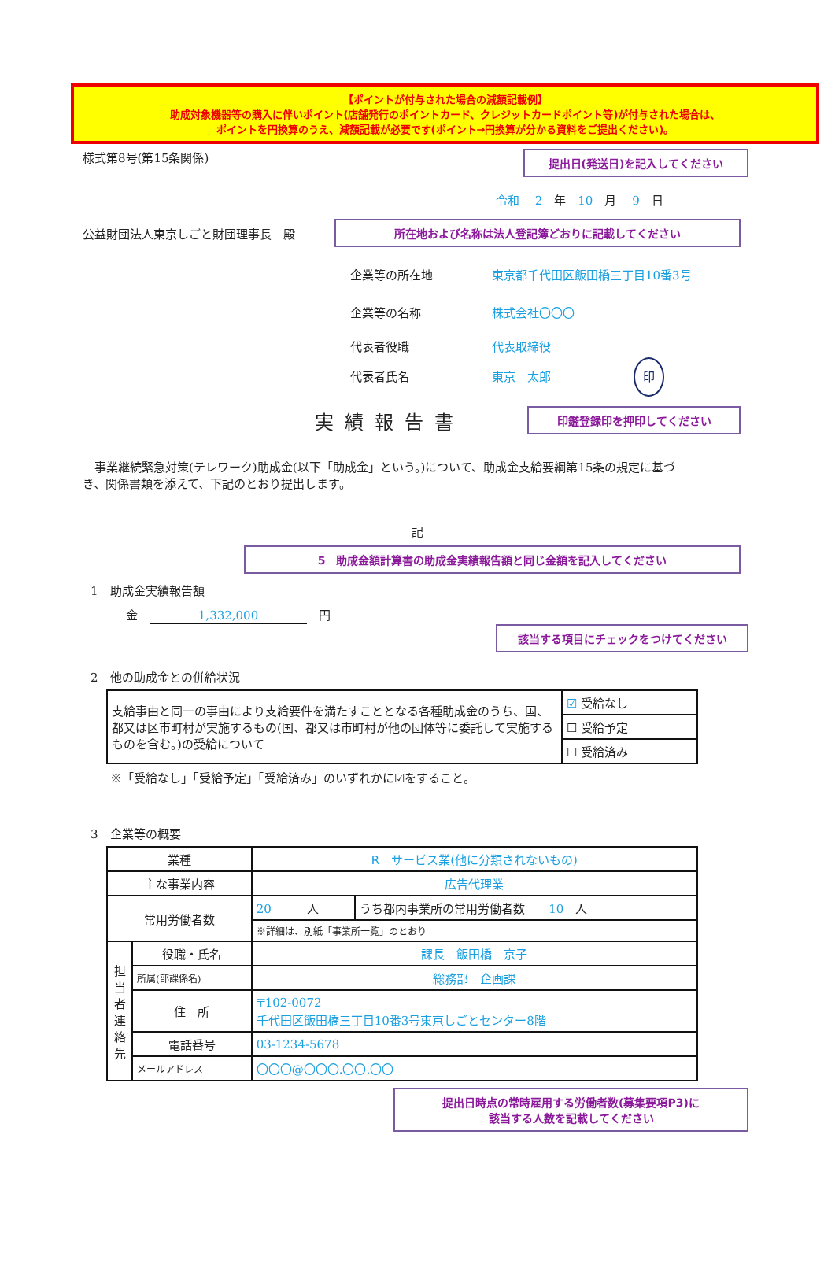【ポイントが付与された場合の減額記載例】
助成対象機器等の購入に伴いポイント(店舗発行のポイントカード、クレジットカードポイント等)が付与された場合は、
ポイントを円換算のうえ、減額記載が必要です(ポイント→円換算が分かる資料をご提出ください)。
様式第8号(第15条関係)
提出日(発送日)を記入してください
令和　 2　年　10　月　 9　日
公益財団法人東京しごと財団理事長　殿
所在地および名称は法人登記簿どおりに記載してください
| 企業等の所在地 | 東京都千代田区飯田橋三丁目10番3号 |
| 企業等の名称 | 株式会社〇〇〇 |
| 代表者役職 | 代表取締役 |
| 代表者氏名 | 東京 太郎 印 |
実績報告書
印鑑登録印を押印してください
　事業継続緊急対策(テレワーク)助成金(以下「助成金」という。)について、助成金支給要綱第15条の規定に基づき、関係書類を添えて、下記のとおり提出します。
記
5　助成金額計算書の助成金実績報告額と同じ金額を記入してください
1　助成金実績報告額
金　1,332,000　円
該当する項目にチェックをつけてください
2　他の助成金との併給状況
| 支給事由と同一の事由により支給要件を満たすこととなる各種助成金のうち、国、都又は区市町村が実施するもの(国、都又は市町村が他の団体等に委託して実施するものを含む。)の受給について | ☑ 受給なし |
| | ☐ 受給予定 |
| | ☐ 受給済み |
※「受給なし」「受給予定」「受給済み」のいずれかに☑をすること。
3　企業等の概要
| 業種 | | R サービス業(他に分類されないもの) | |
| 主な事業内容 | | 広告代理業 | |
| 常用労働者数 | | 20 人 | うち都内事業所の常用労働者数 10 人 |
| | | ※詳細は、別紙「事業所一覧」のとおり | |
| 担当者連絡先 | 役職・氏名 | 課長 飯田橋 京子 | |
| | 所属(部課係名) | 総務部 企画課 | |
| | 住 所 | 〒102-0072 千代田区飯田橋三丁目10番3号東京しごとセンター8階 | |
| | 電話番号 | 03-1234-5678 | |
| | メールアドレス | 〇〇〇@〇〇〇.〇〇.〇〇 | |
提出日時点の常時雇用する労働者数(募集要項P3)に
該当する人数を記載してください